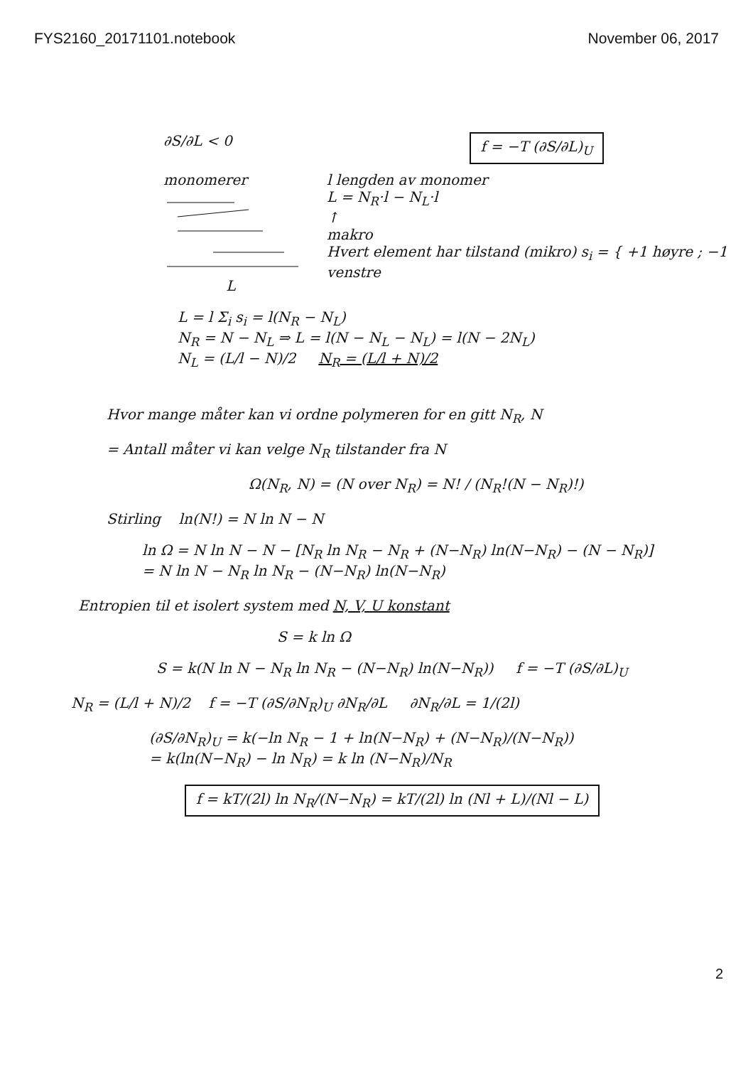FYS2160_20171101.notebook November 06, 2017
∂S/∂L < 0 f = −T (∂S/∂L)<sub>U</sub>
monomerer
L
l lengden av monomer
L = N<sub>R</sub>·l − N<sub>L</sub>·l
↑
makro
Hvert element har tilstand (mikro) s<sub>i</sub> = { +1 høyre ; −1 venstre
L = l Σ<sub>i</sub> s<sub>i</sub> = l(N<sub>R</sub> − N<sub>L</sub>)
N<sub>R</sub> = N − N<sub>L</sub> ⇒ L = l(N − N<sub>L</sub> − N<sub>L</sub>) = l(N − 2N<sub>L</sub>)
N<sub>L</sub> = (L/l − N)/2 N<sub>R</sub> = (L/l + N)/2
Hvor mange måter kan vi ordne polymeren for en gitt N<sub>R</sub>, N
= Antall måter vi kan velge N<sub>R</sub> tilstander fra N
Ω(N<sub>R</sub>, N) = (N over N<sub>R</sub>) = N! / (N<sub>R</sub>!(N − N<sub>R</sub>)!)
Stirling ln(N!) = N ln N − N
ln Ω = N ln N − N − [N<sub>R</sub> ln N<sub>R</sub> − N<sub>R</sub> + (N−N<sub>R</sub>) ln(N−N<sub>R</sub>) − (N − N<sub>R</sub>)]
= N ln N − N<sub>R</sub> ln N<sub>R</sub> − (N−N<sub>R</sub>) ln(N−N<sub>R</sub>)
Entropien til et isolert system med N, V, U konstant
S = k ln Ω
S = k(N ln N − N<sub>R</sub> ln N<sub>R</sub> − (N−N<sub>R</sub>) ln(N−N<sub>R</sub>)) f = −T (∂S/∂L)<sub>U</sub>
N<sub>R</sub> = (L/l + N)/2 f = −T (∂S/∂N<sub>R</sub>)<sub>U</sub> ∂N<sub>R</sub>/∂L ∂N<sub>R</sub>/∂L = 1/(2l)
(∂S/∂N<sub>R</sub>)<sub>U</sub> = k(−ln N<sub>R</sub> − 1 + ln(N−N<sub>R</sub>) + (N−N<sub>R</sub>)/(N−N<sub>R</sub>))
= k(ln(N−N<sub>R</sub>) − ln N<sub>R</sub>) = k ln (N−N<sub>R</sub>)/N<sub>R</sub>
f = kT/(2l) ln N<sub>R</sub>/(N−N<sub>R</sub>) = kT/(2l) ln (Nl + L)/(Nl − L)
2